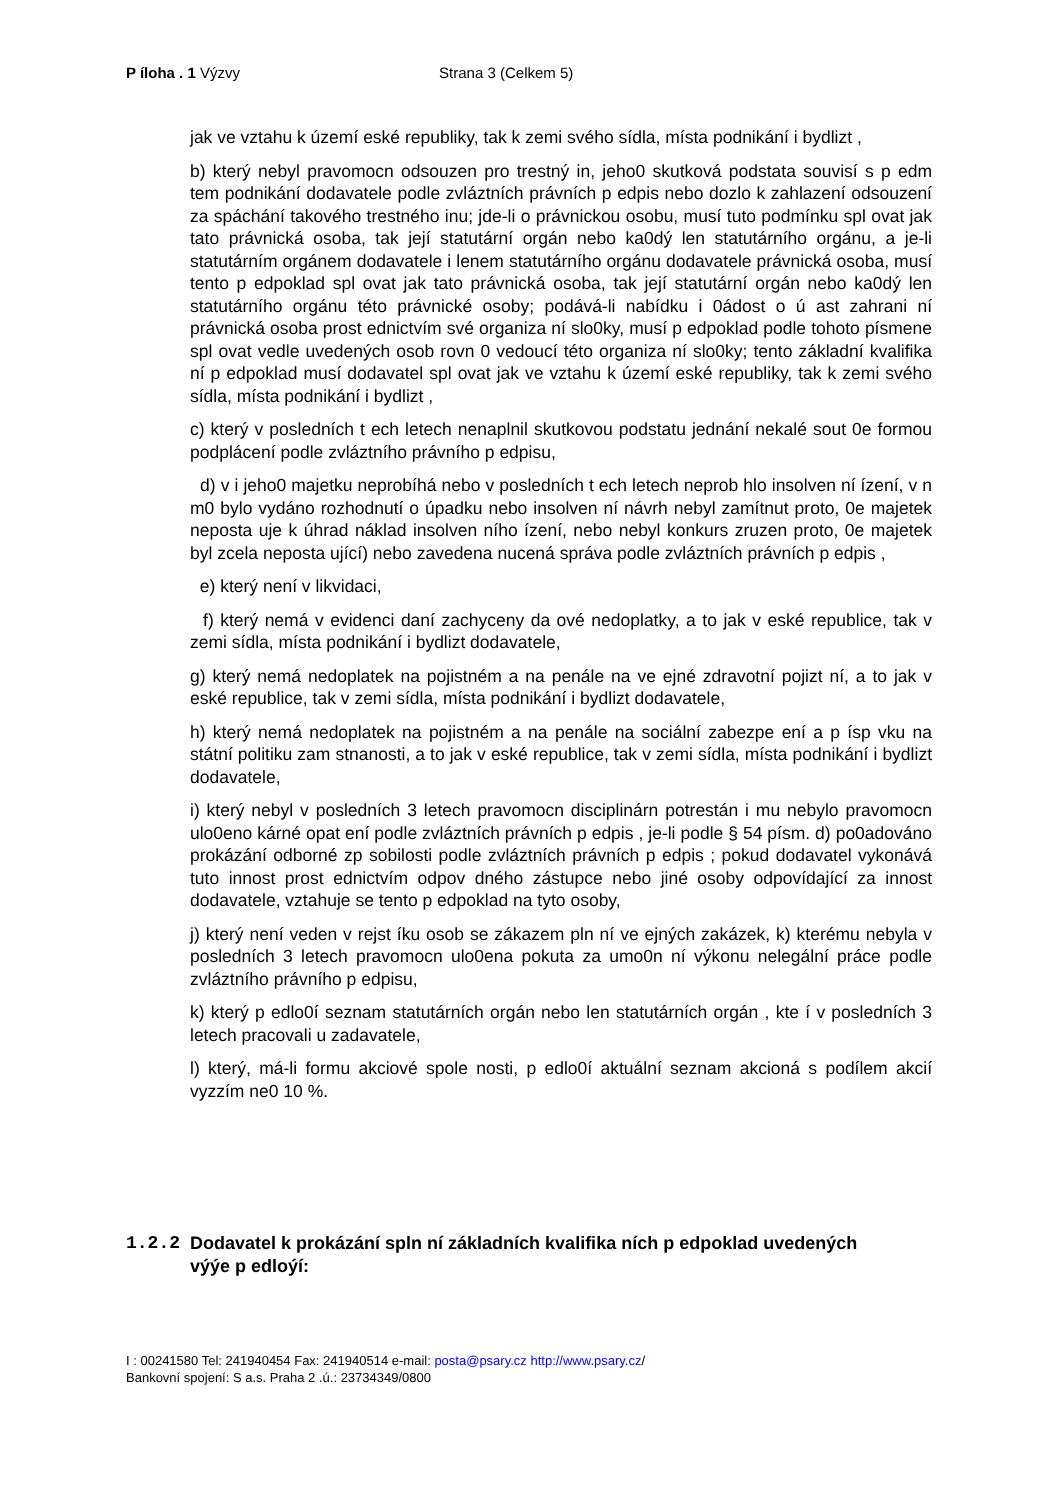P íloha . 1 Výzvy Strana 3 (Celkem 5)
jak ve vztahu k území eské republiky, tak k zemi svého sídla, místa podnikání i bydlizt ,
b) který nebyl pravomocn odsouzen pro trestný in, jeho0 skutková podstata souvisí s p edm tem podnikání dodavatele podle zvláztních právních p edpis nebo dozlo k zahlazení odsouzení za spáchání takového trestného inu; jde-li o právnickou osobu, musí tuto podmínku spl ovat jak tato právnická osoba, tak její statutární orgán nebo ka0dý len statutárního orgánu, a je-li statutárním orgánem dodavatele i lenem statutárního orgánu dodavatele právnická osoba, musí tento p edpoklad spl ovat jak tato právnická osoba, tak její statutární orgán nebo ka0dý len statutárního orgánu této právnické osoby; podává-li nabídku i 0ádost o ú ast zahrani ní právnická osoba prost ednictvím své organiza ní slo0ky, musí p edpoklad podle tohoto písmene spl ovat vedle uvedených osob rovn 0 vedoucí této organiza ní slo0ky; tento základní kvalifika ní p edpoklad musí dodavatel spl ovat jak ve vztahu k území eské republiky, tak k zemi svého sídla, místa podnikání i bydlizt ,
c) který v posledních t ech letech nenaplnil skutkovou podstatu jednání nekalé sout 0e formou podplácení podle zvláztního právního p edpisu,
d) v i jeho0 majetku neprobíhá nebo v posledních t ech letech neprob hlo insolven ní ízení, v n m0 bylo vydáno rozhodnutí o úpadku nebo insolven ní návrh nebyl zamítnut proto, 0e majetek neposta uje k úhrad náklad insolven ního ízení, nebo nebyl konkurs zruzen proto, 0e majetek byl zcela neposta ující) nebo zavedena nucená správa podle zvláztních právních p edpis ,
e) který není v likvidaci,
f) který nemá v evidenci daní zachyceny da ové nedoplatky, a to jak v eské republice, tak v zemi sídla, místa podnikání i bydlizt dodavatele,
g) který nemá nedoplatek na pojistném a na penále na ve ejné zdravotní pojizt ní, a to jak v eské republice, tak v zemi sídla, místa podnikání i bydlizt dodavatele,
h) který nemá nedoplatek na pojistném a na penále na sociální zabezpe ení a p ísp vku na státní politiku zam stnanosti, a to jak v eské republice, tak v zemi sídla, místa podnikání i bydlizt dodavatele,
i) který nebyl v posledních 3 letech pravomocn disciplinárn potrestán i mu nebylo pravomocn ulo0eno kárné opat ení podle zvláztních právních p edpis , je-li podle § 54 písm. d) po0adováno prokázání odborné zp sobilosti podle zvláztních právních p edpis ; pokud dodavatel vykonává tuto innost prost ednictvím odpov dného zástupce nebo jiné osoby odpovídající za innost dodavatele, vztahuje se tento p edpoklad na tyto osoby,
j) který není veden v rejst íku osob se zákazem pln ní ve ejných zakázek, k) kterému nebyla v posledních 3 letech pravomocn ulo0ena pokuta za umo0n ní výkonu nelegální práce podle zvláztního právního p edpisu,
k) který p edlo0í seznam statutárních orgán nebo len statutárních orgán , kte í v posledních 3 letech pracovali u zadavatele,
l) který, má-li formu akciové spole nosti, p edlo0í aktuální seznam akcioná s podílem akcií vyzzím ne0 10 %.
1.2.2 Dodavatel k prokázání spln ní základních kvalifika ních p edpoklad uvedených výýe p edloýí:
I : 00241580 Tel: 241940454 Fax: 241940514 e-mail: posta@psary.cz http://www.psary.cz/
Bankovní spojení: S a.s. Praha 2 .ú.: 23734349/0800